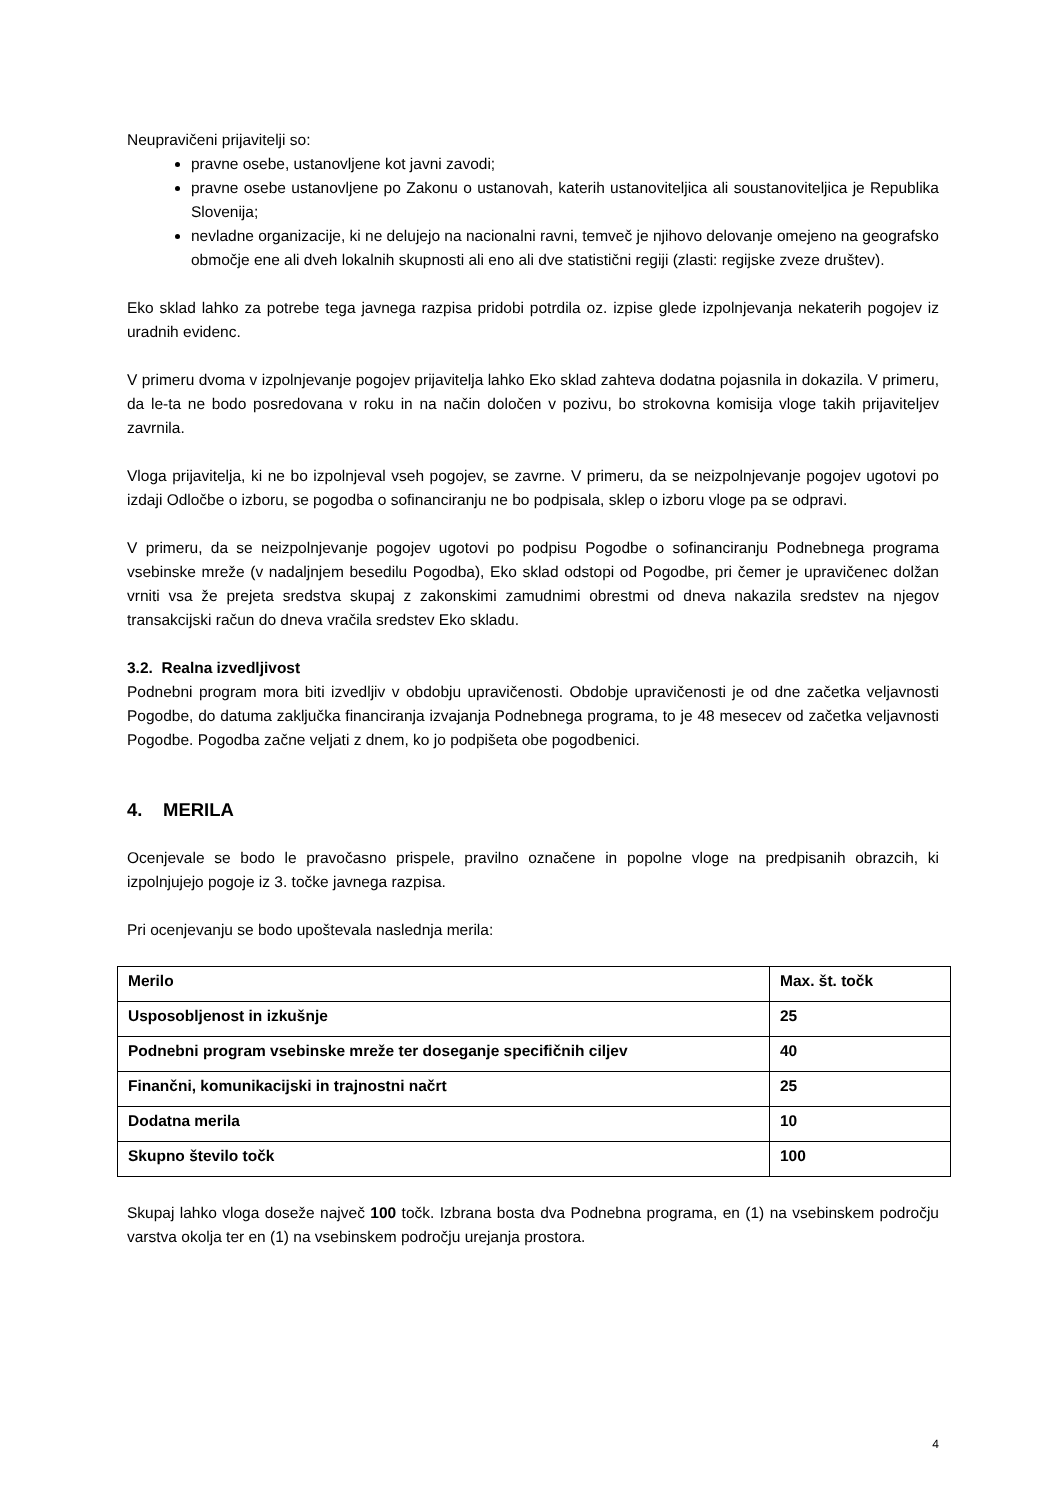Neupravičeni prijavitelji so:
pravne osebe, ustanovljene kot javni zavodi;
pravne osebe ustanovljene po Zakonu o ustanovah, katerih ustanoviteljica ali soustanoviteljica je Republika Slovenija;
nevladne organizacije, ki ne delujejo na nacionalni ravni, temveč je njihovo delovanje omejeno na geografsko območje ene ali dveh lokalnih skupnosti ali eno ali dve statistični regiji (zlasti: regijske zveze društev).
Eko sklad lahko za potrebe tega javnega razpisa pridobi potrdila oz. izpise glede izpolnjevanja nekaterih pogojev iz uradnih evidenc.
V primeru dvoma v izpolnjevanje pogojev prijavitelja lahko Eko sklad zahteva dodatna pojasnila in dokazila. V primeru, da le-ta ne bodo posredovana v roku in na način določen v pozivu, bo strokovna komisija vloge takih prijaviteljev zavrnila.
Vloga prijavitelja, ki ne bo izpolnjeval vseh pogojev, se zavrne. V primeru, da se neizpolnjevanje pogojev ugotovi po izdaji Odločbe o izboru, se pogodba o sofinanciranju ne bo podpisala, sklep o izboru vloge pa se odpravi.
V primeru, da se neizpolnjevanje pogojev ugotovi po podpisu Pogodbe o sofinanciranju Podnebnega programa vsebinske mreže (v nadaljnjem besedilu Pogodba), Eko sklad odstopi od Pogodbe, pri čemer je upravičenec dolžan vrniti vsa že prejeta sredstva skupaj z zakonskimi zamudnimi obrestmi od dneva nakazila sredstev na njegov transakcijski račun do dneva vračila sredstev Eko skladu.
3.2. Realna izvedljivost
Podnebni program mora biti izvedljiv v obdobju upravičenosti. Obdobje upravičenosti je od dne začetka veljavnosti Pogodbe, do datuma zaključka financiranja izvajanja Podnebnega programa, to je 48 mesecev od začetka veljavnosti Pogodbe. Pogodba začne veljati z dnem, ko jo podpišeta obe pogodbenici.
4. MERILA
Ocenjevale se bodo le pravočasno prispele, pravilno označene in popolne vloge na predpisanih obrazcih, ki izpolnjujejo pogoje iz 3. točke javnega razpisa.
Pri ocenjevanju se bodo upoštevala naslednja merila:
| Merilo | Max. št. točk |
| --- | --- |
| Usposobljenost in izkušnje | 25 |
| Podnebni program vsebinske mreže ter doseganje specifičnih ciljev | 40 |
| Finančni, komunikacijski in trajnostni načrt | 25 |
| Dodatna merila | 10 |
| Skupno število točk | 100 |
Skupaj lahko vloga doseže največ 100 točk. Izbrana bosta dva Podnebna programa, en (1) na vsebinskem področju varstva okolja ter en (1) na vsebinskem področju urejanja prostora.
4